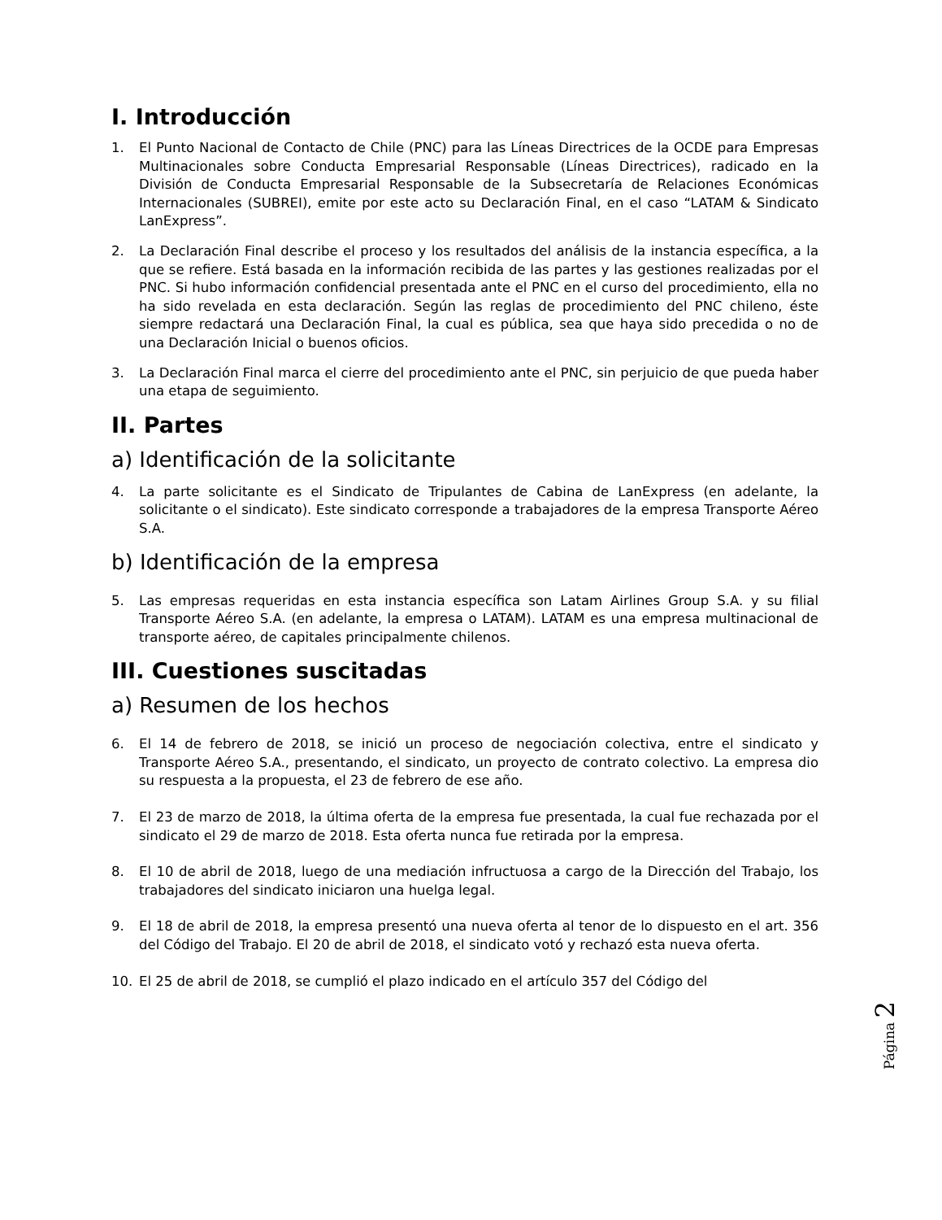I. Introducción
1. El Punto Nacional de Contacto de Chile (PNC) para las Líneas Directrices de la OCDE para Empresas Multinacionales sobre Conducta Empresarial Responsable (Líneas Directrices), radicado en la División de Conducta Empresarial Responsable de la Subsecretaría de Relaciones Económicas Internacionales (SUBREI), emite por este acto su Declaración Final, en el caso “LATAM & Sindicato LanExpress”.
2. La Declaración Final describe el proceso y los resultados del análisis de la instancia específica, a la que se refiere. Está basada en la información recibida de las partes y las gestiones realizadas por el PNC. Si hubo información confidencial presentada ante el PNC en el curso del procedimiento, ella no ha sido revelada en esta declaración. Según las reglas de procedimiento del PNC chileno, éste siempre redactará una Declaración Final, la cual es pública, sea que haya sido precedida o no de una Declaración Inicial o buenos oficios.
3. La Declaración Final marca el cierre del procedimiento ante el PNC, sin perjuicio de que pueda haber una etapa de seguimiento.
II. Partes
a) Identificación de la solicitante
4. La parte solicitante es el Sindicato de Tripulantes de Cabina de LanExpress (en adelante, la solicitante o el sindicato). Este sindicato corresponde a trabajadores de la empresa Transporte Aéreo S.A.
b) Identificación de la empresa
5. Las empresas requeridas en esta instancia específica son Latam Airlines Group S.A. y su filial Transporte Aéreo S.A. (en adelante, la empresa o LATAM). LATAM es una empresa multinacional de transporte aéreo, de capitales principalmente chilenos.
III. Cuestiones suscitadas
a) Resumen de los hechos
6. El 14 de febrero de 2018, se inició un proceso de negociación colectiva, entre el sindicato y Transporte Aéreo S.A., presentando, el sindicato, un proyecto de contrato colectivo. La empresa dio su respuesta a la propuesta, el 23 de febrero de ese año.
7. El 23 de marzo de 2018, la última oferta de la empresa fue presentada, la cual fue rechazada por el sindicato el 29 de marzo de 2018. Esta oferta nunca fue retirada por la empresa.
8. El 10 de abril de 2018, luego de una mediación infructuosa a cargo de la Dirección del Trabajo, los trabajadores del sindicato iniciaron una huelga legal.
9. El 18 de abril de 2018, la empresa presentó una nueva oferta al tenor de lo dispuesto en el art. 356 del Código del Trabajo. El 20 de abril de 2018, el sindicato votó y rechazó esta nueva oferta.
10. El 25 de abril de 2018, se cumplió el plazo indicado en el artículo 357 del Código del
Página 2